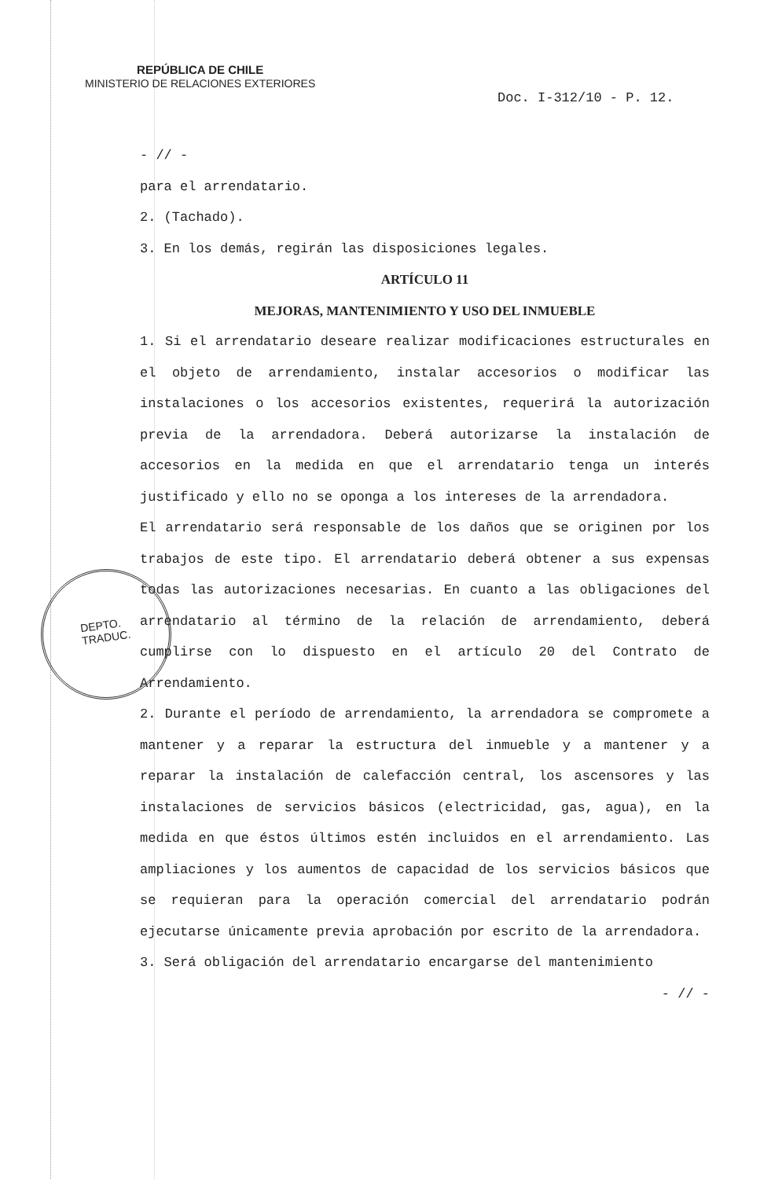REPÚBLICA DE CHILE
MINISTERIO DE RELACIONES EXTERIORES
Doc. I-312/10 - P. 12.
- // -
para el arrendatario.
2. (Tachado).
3. En los demás, regirán las disposiciones legales.
ARTÍCULO 11
MEJORAS, MANTENIMIENTO Y USO DEL INMUEBLE
1. Si el arrendatario deseare realizar modificaciones estructurales en el objeto de arrendamiento, instalar accesorios o modificar las instalaciones o los accesorios existentes, requerirá la autorización previa de la arrendadora. Deberá autorizarse la instalación de accesorios en la medida en que el arrendatario tenga un interés justificado y ello no se oponga a los intereses de la arrendadora.
El arrendatario será responsable de los daños que se originen por los trabajos de este tipo. El arrendatario deberá obtener a sus expensas todas las autorizaciones necesarias. En cuanto a las obligaciones del arrendatario al término de la relación de arrendamiento, deberá cumplirse con lo dispuesto en el artículo 20 del Contrato de Arrendamiento.
2. Durante el período de arrendamiento, la arrendadora se compromete a mantener y a reparar la estructura del inmueble y a mantener y a reparar la instalación de calefacción central, los ascensores y las instalaciones de servicios básicos (electricidad, gas, agua), en la medida en que éstos últimos estén incluidos en el arrendamiento. Las ampliaciones y los aumentos de capacidad de los servicios básicos que se requieran para la operación comercial del arrendatario podrán ejecutarse únicamente previa aprobación por escrito de la arrendadora.
3. Será obligación del arrendatario encargarse del mantenimiento
- // -
DEPTO.
TRADUC.